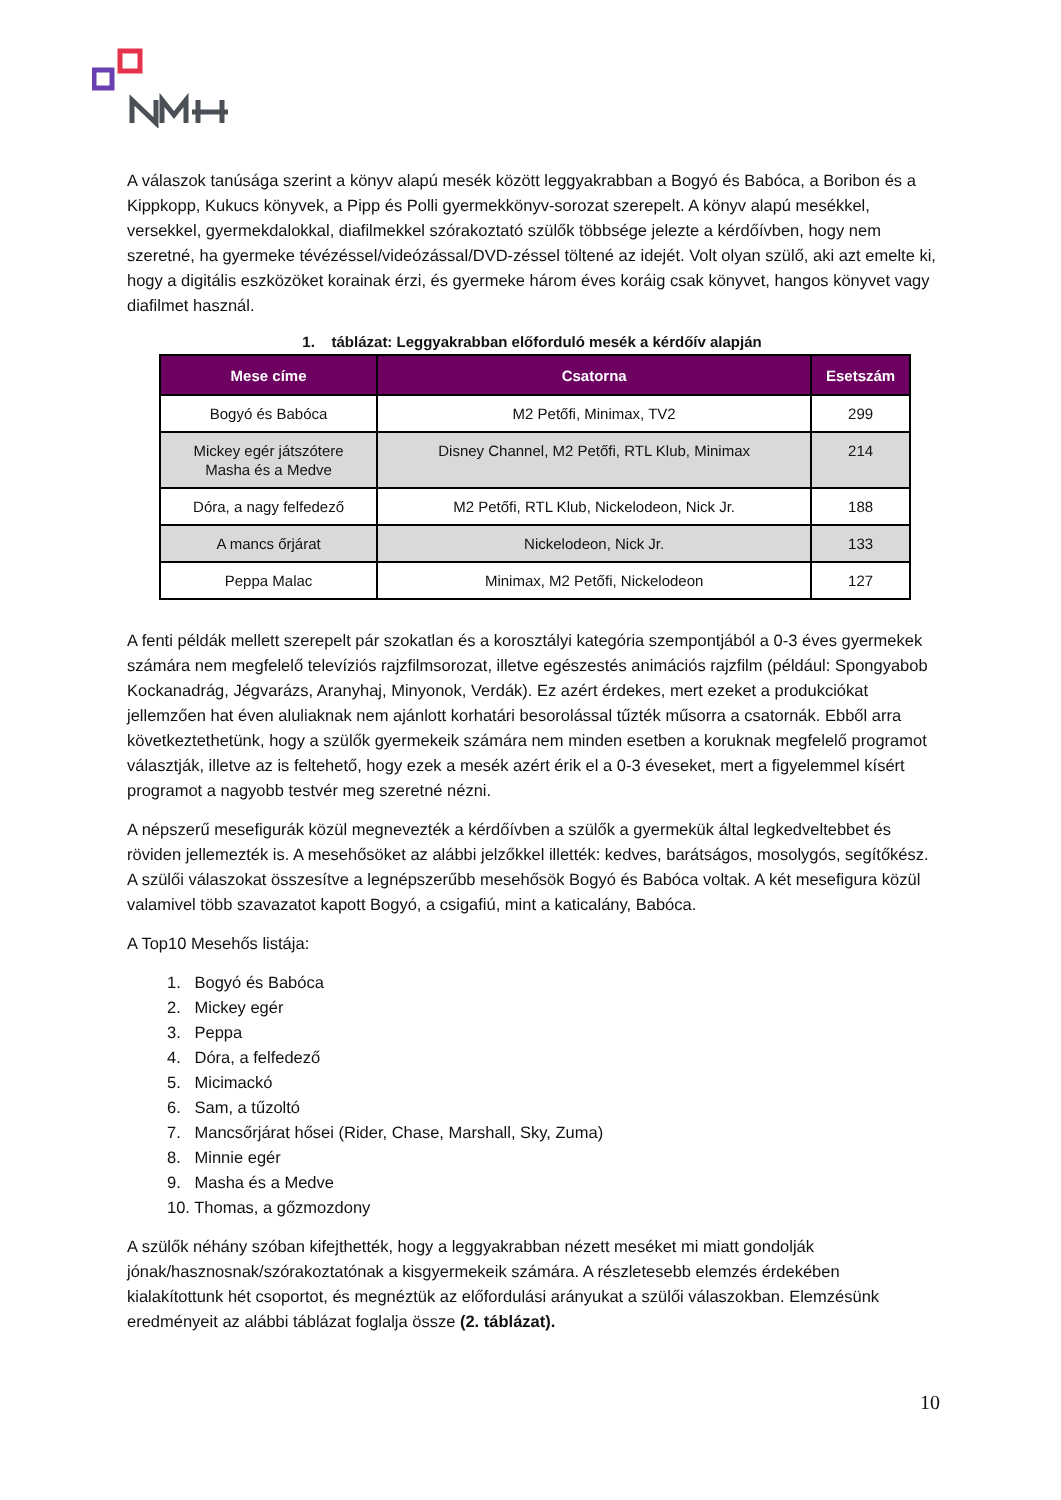A válaszok tanúsága szerint a könyv alapú mesék között leggyakrabban a Bogyó és Babóca, a Boribon és a Kippkopp, Kukucs könyvek, a Pipp és Polli gyermekkönyv-sorozat szerepelt. A könyv alapú mesékkel, versekkel, gyermekdalokkal, diafilmekkel szórakoztató szülők többsége jelezte a kérdőívben, hogy nem szeretné, ha gyermeke tévézéssel/videózással/DVD-zéssel töltené az idejét. Volt olyan szülő, aki azt emelte ki, hogy a digitális eszközöket korainak érzi, és gyermeke három éves koráig csak könyvet, hangos könyvet vagy diafilmet használ.
1. táblázat: Leggyakrabban előforduló mesék a kérdőív alapján
| Mese címe | Csatorna | Esetszám |
| --- | --- | --- |
| Bogyó és Babóca | M2 Petőfi, Minimax, TV2 | 299 |
| Mickey egér játszótere Masha és a Medve | Disney Channel, M2 Petőfi, RTL Klub, Minimax | 214 |
| Dóra, a nagy felfedező | M2 Petőfi, RTL Klub, Nickelodeon, Nick Jr. | 188 |
| A mancs őrjárat | Nickelodeon, Nick Jr. | 133 |
| Peppa Malac | Minimax, M2 Petőfi, Nickelodeon | 127 |
A fenti példák mellett szerepelt pár szokatlan és a korosztályi kategória szempontjából a 0-3 éves gyermekek számára nem megfelelő televíziós rajzfilmsorozat, illetve egészestés animációs rajzfilm (például: Spongyabob Kockanadrág, Jégvarázs, Aranyhaj, Minyonok, Verdák). Ez azért érdekes, mert ezeket a produkciókat jellemzően hat éven aluliaknak nem ajánlott korhatári besorolással tűzték műsorra a csatornák. Ebből arra következtethetünk, hogy a szülők gyermekeik számára nem minden esetben a koruknak megfelelő programot választják, illetve az is feltehető, hogy ezek a mesék azért érik el a 0-3 éveseket, mert a figyelemmel kísért programot a nagyobb testvér meg szeretné nézni.
A népszerű mesefigurák közül megnevezték a kérdőívben a szülők a gyermekük által legkedveltebbet és röviden jellemezték is. A mesehősöket az alábbi jelzőkkel illették: kedves, barátságos, mosolygós, segítőkész. A szülői válaszokat összesítve a legnépszerűbb mesehősök Bogyó és Babóca voltak. A két mesefigura közül valamivel több szavazatot kapott Bogyó, a csigafiú, mint a katicalány, Babóca.
A Top10 Mesehős listája:
1. Bogyó és Babóca
2. Mickey egér
3. Peppa
4. Dóra, a felfedező
5. Micimackó
6. Sam, a tűzoltó
7. Mancsőrjárat hősei (Rider, Chase, Marshall, Sky, Zuma)
8. Minnie egér
9. Masha és a Medve
10. Thomas, a gőzmozdony
A szülők néhány szóban kifejthették, hogy a leggyakrabban nézett meséket mi miatt gondolják jónak/hasznosnak/szórakoztatónak a kisgyermekeik számára. A részletesebb elemzés érdekében kialakítottunk hét csoportot, és megnéztük az előfordulási arányukat a szülői válaszokban. Elemzésünk eredményeit az alábbi táblázat foglalja össze (2. táblázat).
10